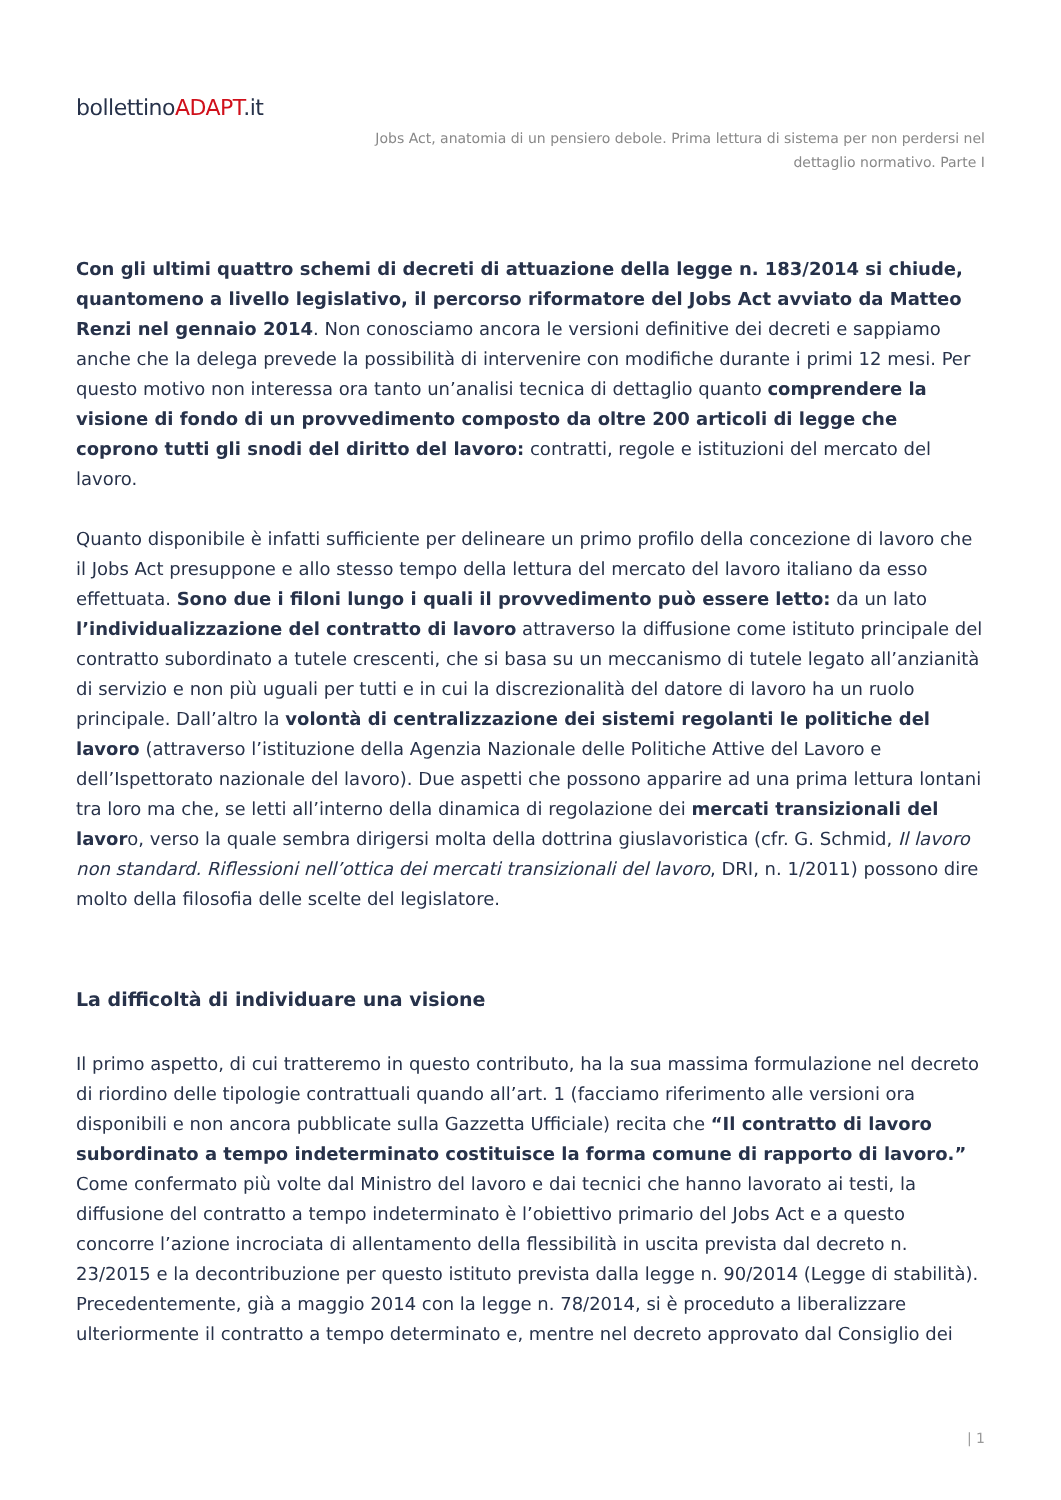bollettinoADAPT.it
Jobs Act, anatomia di un pensiero debole. Prima lettura di sistema per non perdersi nel dettaglio normativo. Parte I
Con gli ultimi quattro schemi di decreti di attuazione della legge n. 183/2014 si chiude, quantomeno a livello legislativo, il percorso riformatore del Jobs Act avviato da Matteo Renzi nel gennaio 2014. Non conosciamo ancora le versioni definitive dei decreti e sappiamo anche che la delega prevede la possibilità di intervenire con modifiche durante i primi 12 mesi. Per questo motivo non interessa ora tanto un’analisi tecnica di dettaglio quanto comprendere la visione di fondo di un provvedimento composto da oltre 200 articoli di legge che coprono tutti gli snodi del diritto del lavoro: contratti, regole e istituzioni del mercato del lavoro.
Quanto disponibile è infatti sufficiente per delineare un primo profilo della concezione di lavoro che il Jobs Act presuppone e allo stesso tempo della lettura del mercato del lavoro italiano da esso effettuata. Sono due i filoni lungo i quali il provvedimento può essere letto: da un lato l’individualizzazione del contratto di lavoro attraverso la diffusione come istituto principale del contratto subordinato a tutele crescenti, che si basa su un meccanismo di tutele legato all’anzianità di servizio e non più uguali per tutti e in cui la discrezionalità del datore di lavoro ha un ruolo principale. Dall’altro la volontà di centralizzazione dei sistemi regolanti le politiche del lavoro (attraverso l’istituzione della Agenzia Nazionale delle Politiche Attive del Lavoro e dell’Ispettorato nazionale del lavoro). Due aspetti che possono apparire ad una prima lettura lontani tra loro ma che, se letti all’interno della dinamica di regolazione dei mercati transizionali del lavoro, verso la quale sembra dirigersi molta della dottrina giuslavoristica (cfr. G. Schmid, Il lavoro non standard. Riflessioni nell’ottica dei mercati transizionali del lavoro, DRI, n. 1/2011) possono dire molto della filosofia delle scelte del legislatore.
La difficoltà di individuare una visione
Il primo aspetto, di cui tratteremo in questo contributo, ha la sua massima formulazione nel decreto di riordino delle tipologie contrattuali quando all’art. 1 (facciamo riferimento alle versioni ora disponibili e non ancora pubblicate sulla Gazzetta Ufficiale) recita che “Il contratto di lavoro subordinato a tempo indeterminato costituisce la forma comune di rapporto di lavoro.” Come confermato più volte dal Ministro del lavoro e dai tecnici che hanno lavorato ai testi, la diffusione del contratto a tempo indeterminato è l’obiettivo primario del Jobs Act e a questo concorre l’azione incrociata di allentamento della flessibilità in uscita prevista dal decreto n. 23/2015 e la decontribuzione per questo istituto prevista dalla legge n. 90/2014 (Legge di stabilità). Precedentemente, già a maggio 2014 con la legge n. 78/2014, si è proceduto a liberalizzare ulteriormente il contratto a tempo determinato e, mentre nel decreto approvato dal Consiglio dei
| 1